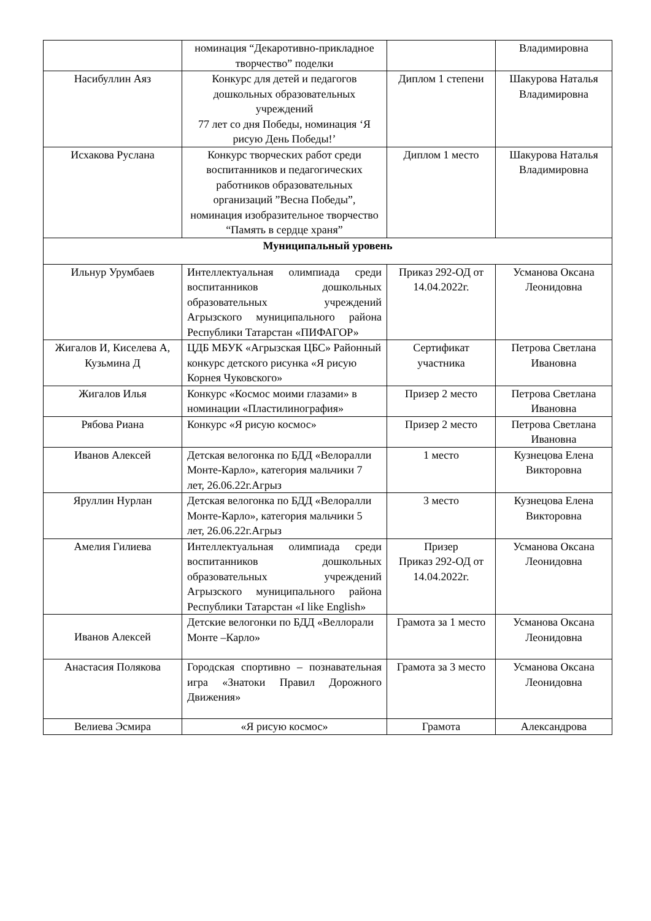| | номинация “Декаротивно-прикладное творчество” поделки | | Владимировна |
| Насибуллин Аяз | Конкурс для детей и педагогов дошкольных образовательных учреждений 77 лет со дня Победы, номинация ‘Я рисую День Победы!’ | Диплом 1 степени | Шакурова Наталья Владимировна |
| Исхакова Руслана | Конкурс творческих работ среди воспитанников и педагогических работников образовательных организаций ”Весна Победы”, номинация изобразительное творчество “Память в сердце храня” | Диплом 1 место | Шакурова Наталья Владимировна |
| Муниципальный уровень | | | |
| Ильнур Урумбаев | Интеллектуальная олимпиада среди воспитанников дошкольных образовательных учреждений Агрызского муниципального района Республики Татарстан «ПИФАГОР» | Приказ 292-ОД от 14.04.2022г. | Усманова Оксана Леонидовна |
| Жигалов И, Киселева А, Кузьмина Д | ЦДБ МБУК «Агрызская ЦБС» Районный конкурс детского рисунка «Я рисую Корнея Чуковского» | Сертификат участника | Петрова Светлана Ивановна |
| Жигалов Илья | Конкурс «Космос моими глазами» в номинации «Пластилинография» | Призер 2 место | Петрова Светлана Ивановна |
| Рябова Риана | Конкурс «Я рисую космос» | Призер 2 место | Петрова Светлана Ивановна |
| Иванов Алексей | Детская велогонка по БДД «Велоралли Монте-Карло», категория мальчики 7 лет, 26.06.22г.Агрыз | 1 место | Кузнецова Елена Викторовна |
| Яруллин Нурлан | Детская велогонка по БДД «Велоралли Монте-Карло», категория мальчики 5 лет, 26.06.22г.Агрыз | 3 место | Кузнецова Елена Викторовна |
| Амелия Гилиева | Интеллектуальная олимпиада среди воспитанников дошкольных образовательных учреждений Агрызского муниципального района Республики Татарстан «I like English» | Призер Приказ 292-ОД от 14.04.2022г. | Усманова Оксана Леонидовна |
| Иванов Алексей | Детские велогонки по БДД «Веллорали Монте –Карло» | Грамота за 1 место | Усманова Оксана Леонидовна |
| Анастасия Полякова | Городская спортивно – познавательная игра «Знатоки Правил Дорожного Движения» | Грамота за 3 место | Усманова Оксана Леонидовна |
| Велиева Эсмира | «Я рисую космос» | Грамота | Александрова |